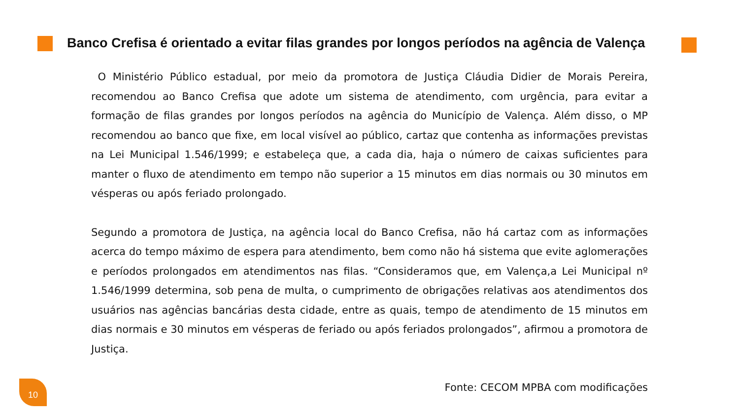Banco Crefisa é orientado a evitar filas grandes por longos períodos na agência de Valença
O Ministério Público estadual, por meio da promotora de Justiça Cláudia Didier de Morais Pereira, recomendou ao Banco Crefisa que adote um sistema de atendimento, com urgência, para evitar a formação de filas grandes por longos períodos na agência do Município de Valença. Além disso, o MP recomendou ao banco que fixe, em local visível ao público, cartaz que contenha as informações previstas na Lei Municipal 1.546/1999; e estabeleça que, a cada dia, haja o número de caixas suficientes para manter o fluxo de atendimento em tempo não superior a 15 minutos em dias normais ou 30 minutos em vésperas ou após feriado prolongado.
Segundo a promotora de Justiça, na agência local do Banco Crefisa, não há cartaz com as informações acerca do tempo máximo de espera para atendimento, bem como não há sistema que evite aglomerações e períodos prolongados em atendimentos nas filas. “Consideramos que, em Valença,a Lei Municipal nº 1.546/1999 determina, sob pena de multa, o cumprimento de obrigações relativas aos atendimentos dos usuários nas agências bancárias desta cidade, entre as quais, tempo de atendimento de 15 minutos em dias normais e 30 minutos em vésperas de feriado ou após feriados prolongados”, afirmou a promotora de Justiça.
Fonte: CECOM MPBA com modificações
10